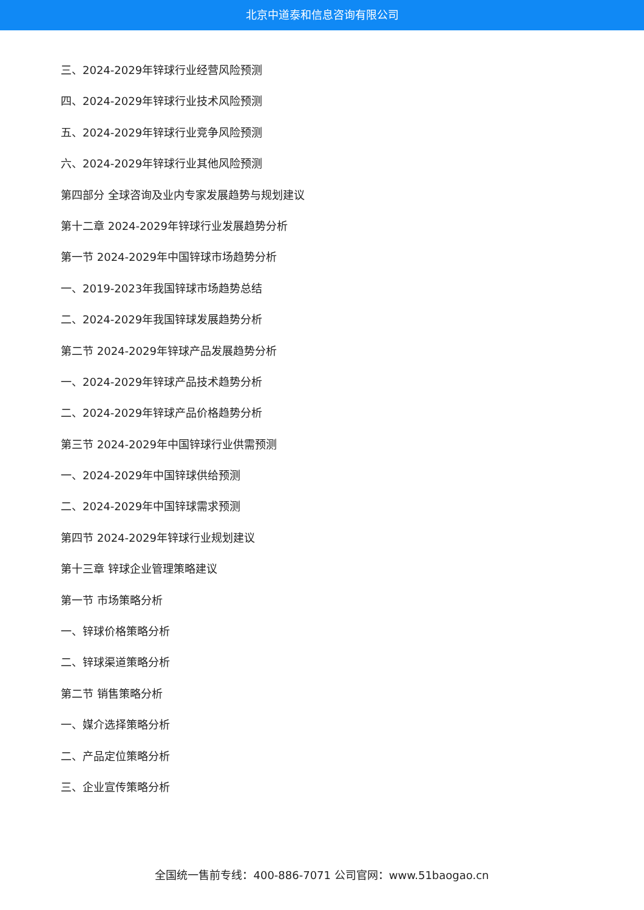北京中道泰和信息咨询有限公司
三、2024-2029年锌球行业经营风险预测
四、2024-2029年锌球行业技术风险预测
五、2024-2029年锌球行业竞争风险预测
六、2024-2029年锌球行业其他风险预测
第四部分 全球咨询及业内专家发展趋势与规划建议
第十二章 2024-2029年锌球行业发展趋势分析
第一节 2024-2029年中国锌球市场趋势分析
一、2019-2023年我国锌球市场趋势总结
二、2024-2029年我国锌球发展趋势分析
第二节 2024-2029年锌球产品发展趋势分析
一、2024-2029年锌球产品技术趋势分析
二、2024-2029年锌球产品价格趋势分析
第三节 2024-2029年中国锌球行业供需预测
一、2024-2029年中国锌球供给预测
二、2024-2029年中国锌球需求预测
第四节 2024-2029年锌球行业规划建议
第十三章 锌球企业管理策略建议
第一节 市场策略分析
一、锌球价格策略分析
二、锌球渠道策略分析
第二节 销售策略分析
一、媒介选择策略分析
二、产品定位策略分析
三、企业宣传策略分析
全国统一售前专线：400-886-7071 公司官网：www.51baogao.cn